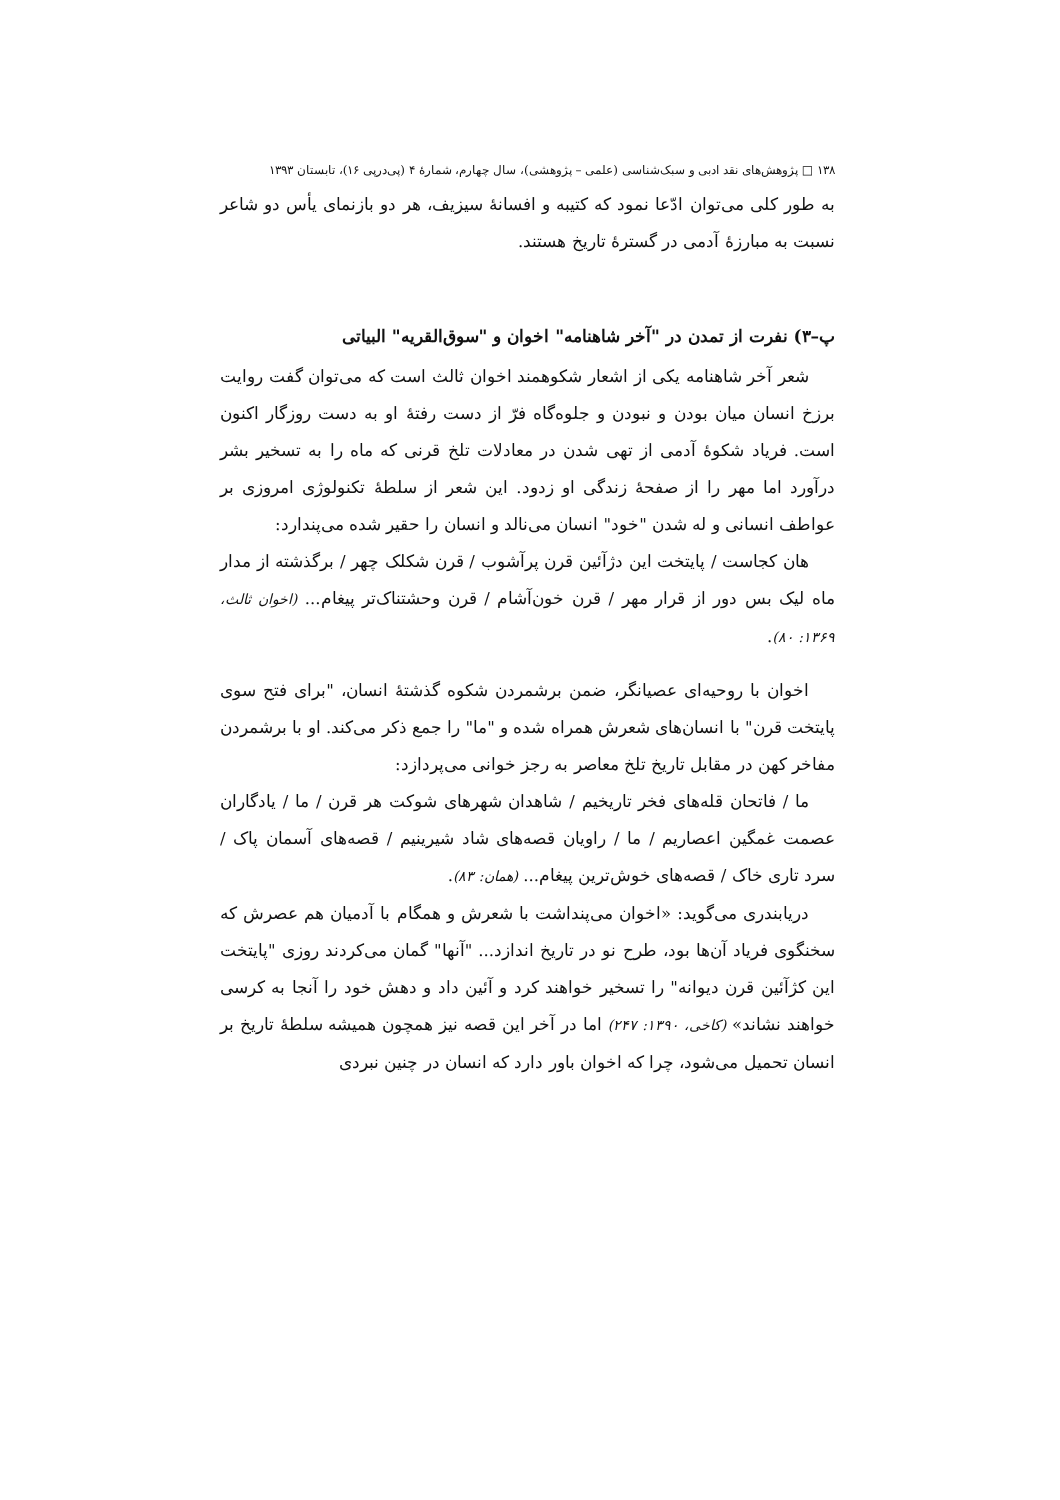١٣٨ □ پژوهش‌های نقد ادبی و سبک‌شناسی (علمی – پژوهشی)، سال چهارم، شمارهٔ ۴ (پی‌درپی ۱۶)، تابستان ۱۳۹۳
به طور کلی می‌توان ادّعا نمود که کتیبه و افسانهٔ سیزیف، هر دو بازنمای یأس دو شاعر نسبت به مبارزهٔ آدمی در گسترهٔ تاریخ هستند.
پ–۳) نفرت از تمدن در "آخر شاهنامه" اخوان و "سوق‌القریه" البیاتی
شعر آخر شاهنامه یکی از اشعار شکوهمند اخوان ثالث است که می‌توان گفت روایت برزخ انسان میان بودن و نبودن و جلوه‌گاه فرّ از دست رفتهٔ او به دست روزگار اکنون است. فریاد شکوهٔ آدمی از تهی شدن در معادلات تلخ قرنی که ماه را به تسخیر بشر درآورد اما مهر را از صفحهٔ زندگی او زدود. این شعر از سلطهٔ تکنولوژی امروزی بر عواطف انسانی و له شدن "خود" انسان می‌نالد و انسان را حقیر شده می‌پندارد:
هان کجاست / پایتخت این دژآئین قرن پرآشوب / قرن شکلک چهر / برگذشته از مدار ماه لیک بس دور از قرار مهر / قرن خون‌آشام / قرن وحشتناک‌تر پیغام... (اخوان ثالث، ۱۳۶۹: ۸۰).
اخوان با روحیه‌ای عصیانگر، ضمن برشمردن شکوه گذشتهٔ انسان، "برای فتح سوی پایتخت قرن" با انسان‌های شعرش همراه شده و "ما" را جمع ذکر می‌کند. او با برشمردن مفاخر کهن در مقابل تاریخ تلخ معاصر به رجز خوانی می‌پردازد:
ما / فاتحان قله‌های فخر تاریخیم / شاهدان شهرهای شوکت هر قرن / ما / یادگاران عصمت غمگین اعصاریم / ما / راویان قصه‌های شاد شیرینیم / قصه‌های آسمان پاک / سرد تاری خاک / قصه‌های خوش‌ترین پیغام... (همان: ۸۳).
دریابندری می‌گوید: «اخوان می‌پنداشت با شعرش و همگام با آدمیان هم عصرش که سخنگوی فریاد آن‌ها بود، طرح نو در تاریخ اندازد... "آنها" گمان می‌کردند روزی "پایتخت این کژآئین قرن دیوانه" را تسخیر خواهند کرد و آئین داد و دهش خود را آنجا به کرسی خواهند نشاند» (کاخی، ۱۳۹۰: ۲۴۷) اما در آخر این قصه نیز همچون همیشه سلطهٔ تاریخ بر انسان تحمیل می‌شود، چرا که اخوان باور دارد که انسان در چنین نبردی